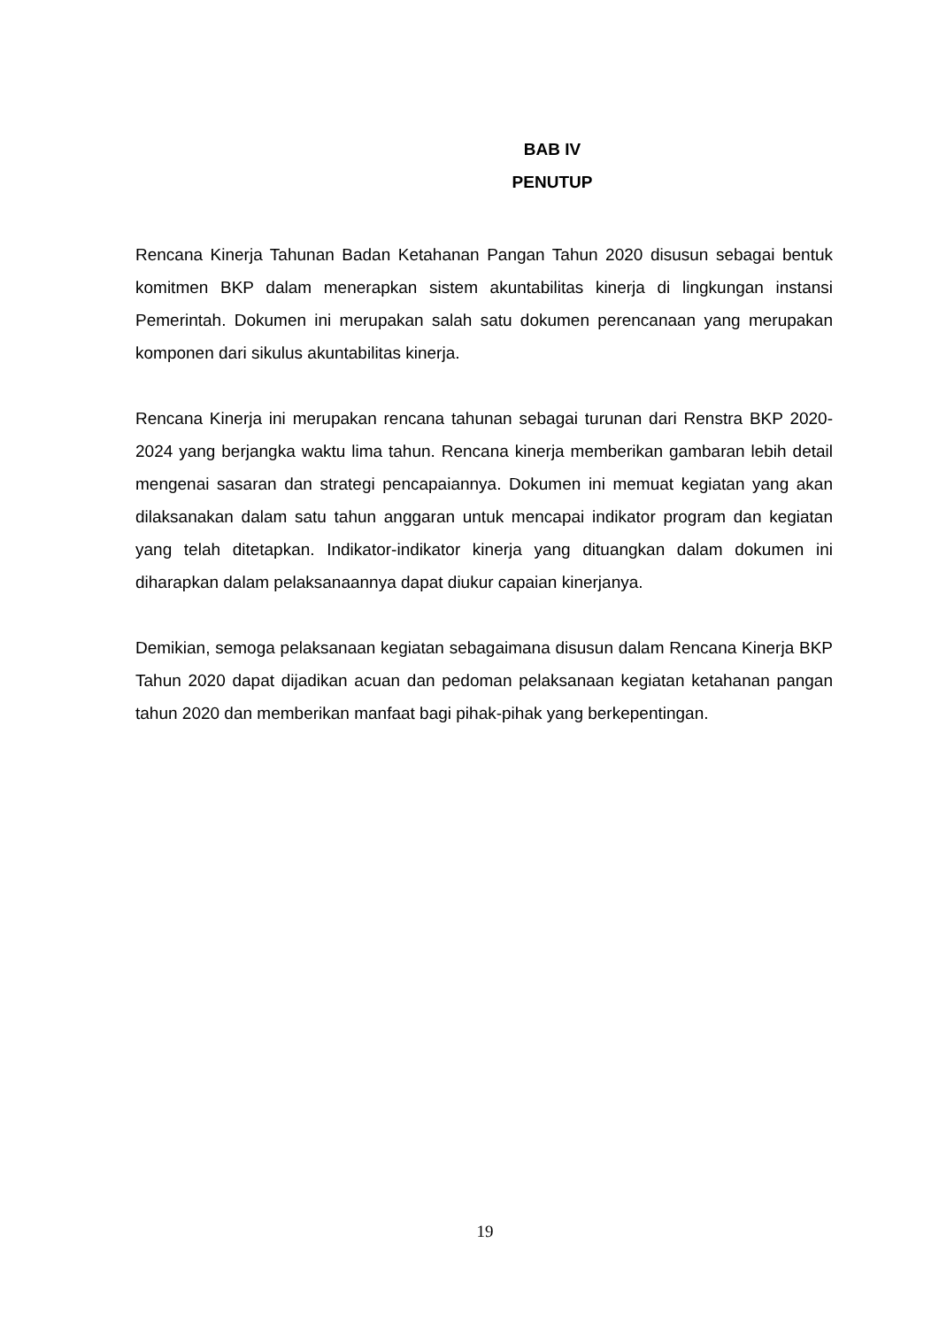BAB IV
PENUTUP
Rencana Kinerja Tahunan Badan Ketahanan Pangan Tahun 2020 disusun sebagai bentuk komitmen BKP dalam menerapkan sistem akuntabilitas kinerja di lingkungan instansi Pemerintah. Dokumen ini merupakan salah satu dokumen perencanaan yang merupakan komponen dari sikulus akuntabilitas kinerja.
Rencana Kinerja ini merupakan rencana tahunan sebagai turunan dari Renstra BKP 2020-2024 yang berjangka waktu lima tahun. Rencana kinerja memberikan gambaran lebih detail mengenai sasaran dan strategi pencapaiannya. Dokumen ini memuat kegiatan yang akan dilaksanakan dalam satu tahun anggaran untuk mencapai indikator program dan kegiatan yang telah ditetapkan. Indikator-indikator kinerja yang dituangkan dalam dokumen ini diharapkan dalam pelaksanaannya dapat diukur capaian kinerjanya.
Demikian, semoga pelaksanaan kegiatan sebagaimana disusun dalam Rencana Kinerja BKP Tahun 2020 dapat dijadikan acuan dan pedoman pelaksanaan kegiatan ketahanan pangan tahun 2020 dan memberikan manfaat bagi pihak-pihak yang berkepentingan.
19